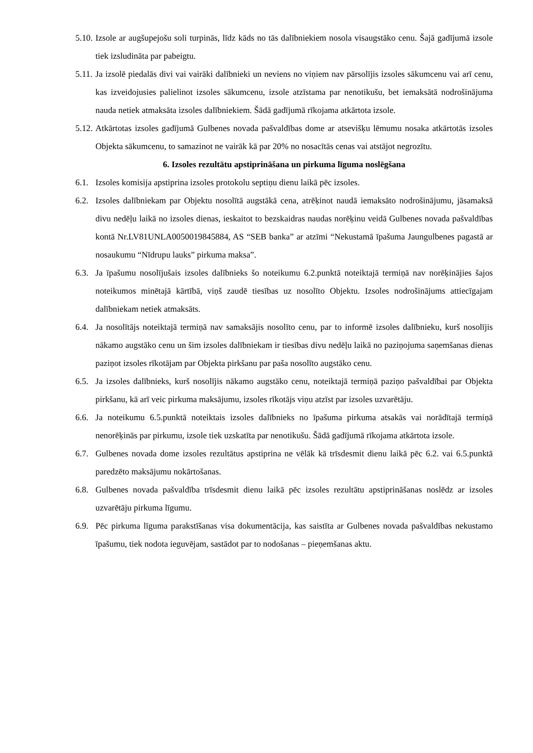5.10. Izsole ar augšupejošu soli turpinās, līdz kāds no tās dalībniekiem nosola visaugstāko cenu. Šajā gadījumā izsole tiek izsludināta par pabeigtu.
5.11. Ja izsolē piedalās divi vai vairāki dalībnieki un neviens no viņiem nav pārsolījis izsoles sākumcenu vai arī cenu, kas izveidojusies palielinot izsoles sākumcenu, izsole atzīstama par nenotikušu, bet iemaksātā nodrošinājuma nauda netiek atmaksāta izsoles dalībniekiem. Šādā gadījumā rīkojama atkārtota izsole.
5.12. Atkārtotas izsoles gadījumā Gulbenes novada pašvaldības dome ar atsevišķu lēmumu nosaka atkārtotās izsoles Objekta sākumcenu, to samazinot ne vairāk kā par 20% no nosacītās cenas vai atstājot negrozītu.
6. Izsoles rezultātu apstiprināšana un pirkuma līguma noslēgšana
6.1. Izsoles komisija apstiprina izsoles protokolu septiņu dienu laikā pēc izsoles.
6.2. Izsoles dalībniekam par Objektu nosolītā augstākā cena, atrēķinot naudā iemaksāto nodrošinājumu, jāsamaksā divu nedēļu laikā no izsoles dienas, ieskaitot to bezskaidras naudas norēķinu veidā Gulbenes novada pašvaldības kontā Nr.LV81UNLA0050019845884, AS “SEB banka” ar atzīmi “Nekustamā īpašuma Jaungulbenes pagastā ar nosaukumu “Nīdrupu lauks” pirkuma maksa”.
6.3. Ja īpašumu nosolījušais izsoles dalībnieks šo noteikumu 6.2.punktā noteiktajā termiņā nav norēķinājies šajos noteikumos minētajā kārtībā, viņš zaudē tiesības uz nosolīto Objektu. Izsoles nodrošinājums attiecīgajam dalībniekam netiek atmaksāts.
6.4. Ja nosolītājs noteiktajā termiņā nav samaksājis nosolīto cenu, par to informē izsoles dalībnieku, kurš nosolījis nākamo augstāko cenu un šim izsoles dalībniekam ir tiesības divu nedēļu laikā no paziņojuma saņemšanas dienas paziņot izsoles rīkotājam par Objekta pirkšanu par paša nosolīto augstāko cenu.
6.5. Ja izsoles dalībnieks, kurš nosolījis nākamo augstāko cenu, noteiktajā termiņā paziņo pašvaldībai par Objekta pirkšanu, kā arī veic pirkuma maksājumu, izsoles rīkotājs viņu atzīst par izsoles uzvarētāju.
6.6. Ja noteikumu 6.5.punktā noteiktais izsoles dalībnieks no īpašuma pirkuma atsakās vai norādītajā termiņā nenorēķinās par pirkumu, izsole tiek uzskatīta par nenotikušu. Šādā gadījumā rīkojama atkārtota izsole.
6.7. Gulbenes novada dome izsoles rezultātus apstiprina ne vēlāk kā trīsdesmit dienu laikā pēc 6.2. vai 6.5.punktā paredzēto maksājumu nokārtošanas.
6.8. Gulbenes novada pašvaldība trīsdesmit dienu laikā pēc izsoles rezultātu apstiprināšanas noslēdz ar izsoles uzvarētāju pirkuma līgumu.
6.9. Pēc pirkuma līguma parakstīšanas visa dokumentācija, kas saistīta ar Gulbenes novada pašvaldības nekustamo īpašumu, tiek nodota ieguvējam, sastādot par to nodošanas – pieņemšanas aktu.